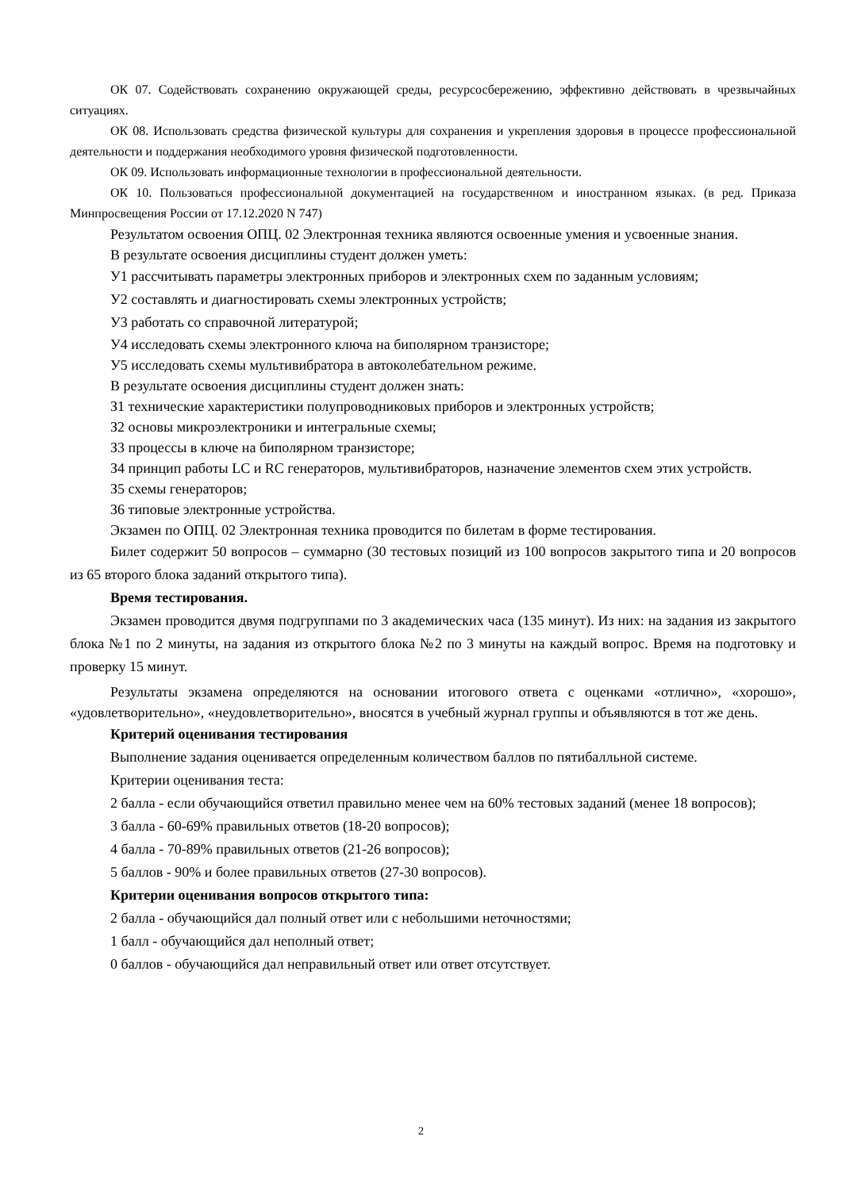ОК 07. Содействовать сохранению окружающей среды, ресурсосбережению, эффективно действовать в чрезвычайных ситуациях.
ОК 08. Использовать средства физической культуры для сохранения и укрепления здоровья в процессе профессиональной деятельности и поддержания необходимого уровня физической подготовленности.
ОК 09. Использовать информационные технологии в профессиональной деятельности.
ОК 10. Пользоваться профессиональной документацией на государственном и иностранном языках. (в ред. Приказа Минпросвещения России от 17.12.2020 N 747)
Результатом освоения ОПЦ. 02 Электронная техника являются освоенные умения и усвоенные знания.
В результате освоения дисциплины студент должен уметь:
У1 рассчитывать параметры электронных приборов и электронных схем по заданным условиям;
У2 составлять и диагностировать схемы электронных устройств;
У3 работать со справочной литературой;
У4 исследовать схемы электронного ключа на биполярном транзисторе;
У5 исследовать схемы мультивибратора в автоколебательном режиме.
В результате освоения дисциплины студент должен знать:
З1 технические характеристики полупроводниковых приборов и электронных устройств;
З2 основы микроэлектроники и интегральные схемы;
З3 процессы в ключе на биполярном транзисторе;
З4 принцип работы LC и RC генераторов, мультивибраторов, назначение элементов схем этих устройств.
З5 схемы генераторов;
З6 типовые электронные устройства.
Экзамен по ОПЦ. 02 Электронная техника проводится по билетам в форме тестирования.
Билет содержит 50 вопросов – суммарно (30 тестовых позиций из 100 вопросов закрытого типа и 20 вопросов из 65 второго блока заданий открытого типа).
Время тестирования.
Экзамен проводится двумя подгруппами по 3 академических часа (135 минут). Из них: на задания из закрытого блока №1 по 2 минуты, на задания из открытого блока №2 по 3 минуты на каждый вопрос. Время на подготовку и проверку 15 минут.
Результаты экзамена определяются на основании итогового ответа с оценками «отлично», «хорошо», «удовлетворительно», «неудовлетворительно», вносятся в учебный журнал группы и объявляются в тот же день.
Критерий оценивания тестирования
Выполнение задания оценивается определенным количеством баллов по пятибалльной системе.
Критерии оценивания теста:
2 балла - если обучающийся ответил правильно менее чем на 60% тестовых заданий (менее 18 вопросов);
3 балла - 60-69% правильных ответов (18-20 вопросов);
4 балла - 70-89% правильных ответов (21-26 вопросов);
5 баллов - 90% и более правильных ответов (27-30 вопросов).
Критерии оценивания вопросов открытого типа:
2 балла - обучающийся дал полный ответ или с небольшими неточностями;
1 балл - обучающийся дал неполный ответ;
0 баллов - обучающийся дал неправильный ответ или ответ отсутствует.
2